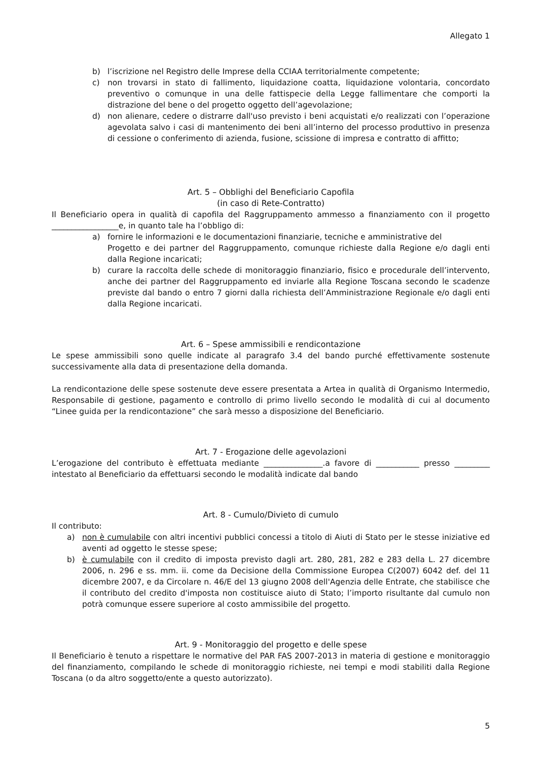Allegato 1
b) l’iscrizione nel Registro delle Imprese della CCIAA territorialmente competente;
c) non trovarsi in stato di fallimento, liquidazione coatta, liquidazione volontaria, concordato preventivo o comunque in una delle fattispecie della Legge fallimentare che comporti la distrazione del bene o del progetto oggetto dell’agevolazione;
d) non alienare, cedere o distrarre dall'uso previsto i beni acquistati e/o realizzati con l’operazione agevolata salvo i casi di mantenimento dei beni all’interno del processo produttivo in presenza di cessione o conferimento di azienda, fusione, scissione di impresa e contratto di affitto;
Art. 5 – Obblighi del Beneficiario Capofila
(in caso di Rete-Contratto)
Il Beneficiario opera in qualità di capofila del Raggruppamento ammesso a finanziamento con il progetto _________________e, in quanto tale ha l’obbligo di:
a) fornire le informazioni e le documentazioni finanziarie, tecniche e amministrative del
Progetto e dei partner del Raggruppamento, comunque richieste dalla Regione e/o dagli enti dalla Regione incaricati;
b) curare la raccolta delle schede di monitoraggio finanziario, fisico e procedurale dell’intervento, anche dei partner del Raggruppamento ed inviarle alla Regione Toscana secondo le scadenze previste dal bando o entro 7 giorni dalla richiesta dell’Amministrazione Regionale e/o dagli enti dalla Regione incaricati.
Art. 6 – Spese ammissibili e rendicontazione
Le spese ammissibili sono quelle indicate al paragrafo 3.4 del bando purché effettivamente sostenute successivamente alla data di presentazione della domanda.
La rendicontazione delle spese sostenute deve essere presentata a Artea in qualità di Organismo Intermedio, Responsabile di gestione, pagamento e controllo di primo livello secondo le modalità di cui al documento “Linee guida per la rendicontazione” che sarà messo a disposizione del Beneficiario.
Art. 7 - Erogazione delle agevolazioni
L’erogazione del contributo è effettuata mediante _______________.a favore di ___________ presso _________ intestato al Beneficiario da effettuarsi secondo le modalità indicate dal bando
Art. 8 - Cumulo/Divieto di cumulo
Il contributo:
a) non è cumulabile con altri incentivi pubblici concessi a titolo di Aiuti di Stato per le stesse iniziative ed aventi ad oggetto le stesse spese;
b) è cumulabile con il credito di imposta previsto dagli art. 280, 281, 282 e 283 della L. 27 dicembre 2006, n. 296 e ss. mm. ii. come da Decisione della Commissione Europea C(2007) 6042 def. del 11 dicembre 2007, e da Circolare n. 46/E del 13 giugno 2008 dell'Agenzia delle Entrate, che stabilisce che il contributo del credito d'imposta non costituisce aiuto di Stato; l’importo risultante dal cumulo non potrà comunque essere superiore al costo ammissibile del progetto.
Art. 9 - Monitoraggio del progetto e delle spese
Il Beneficiario è tenuto a rispettare le normative del PAR FAS 2007-2013 in materia di gestione e monitoraggio del finanziamento, compilando le schede di monitoraggio richieste, nei tempi e modi stabiliti dalla Regione Toscana (o da altro soggetto/ente a questo autorizzato).
5